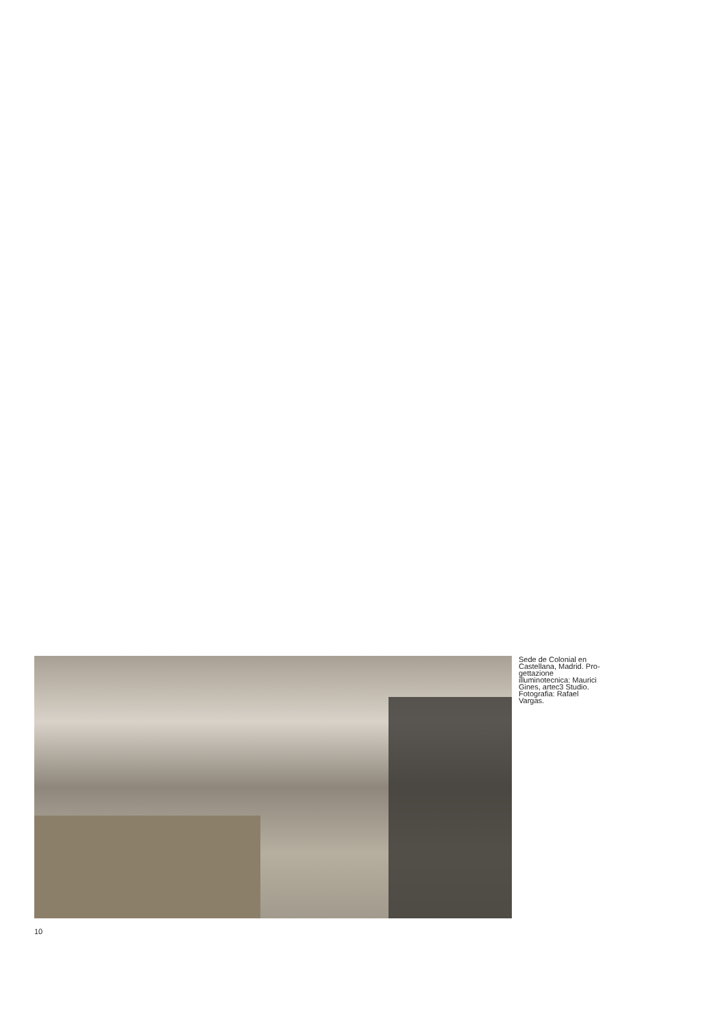Sede de Colonial en Castellana, Madrid. Pro-gettazione illuminotecnica: Maurici Gines, artec3 Studio. Fotografia: Rafael Vargas.
10